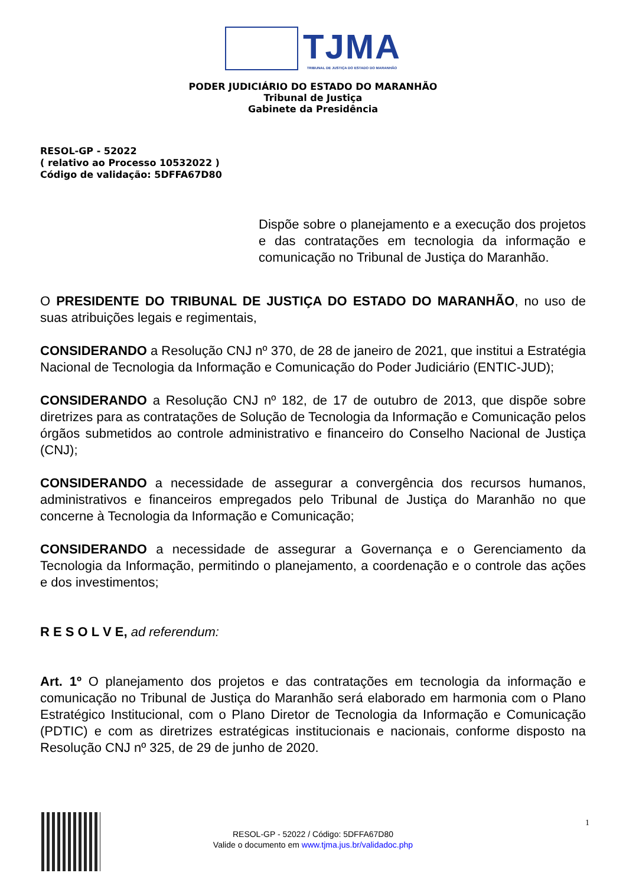TJMA TRIBUNAL DE JUSTIÇA DO ESTADO DO MARANHÃO
PODER JUDICIÁRIO DO ESTADO DO MARANHÃO
Tribunal de Justiça
Gabinete da Presidência
RESOL-GP - 52022
( relativo ao Processo 10532022 )
Código de validação: 5DFFA67D80
Dispõe sobre o planejamento e a execução dos projetos e das contratações em tecnologia da informação e comunicação no Tribunal de Justiça do Maranhão.
O PRESIDENTE DO TRIBUNAL DE JUSTIÇA DO ESTADO DO MARANHÃO, no uso de suas atribuições legais e regimentais,
CONSIDERANDO a Resolução CNJ nº 370, de 28 de janeiro de 2021, que institui a Estratégia Nacional de Tecnologia da Informação e Comunicação do Poder Judiciário (ENTIC-JUD);
CONSIDERANDO a Resolução CNJ nº 182, de 17 de outubro de 2013, que dispõe sobre diretrizes para as contratações de Solução de Tecnologia da Informação e Comunicação pelos órgãos submetidos ao controle administrativo e financeiro do Conselho Nacional de Justiça (CNJ);
CONSIDERANDO a necessidade de assegurar a convergência dos recursos humanos, administrativos e financeiros empregados pelo Tribunal de Justiça do Maranhão no que concerne à Tecnologia da Informação e Comunicação;
CONSIDERANDO a necessidade de assegurar a Governança e o Gerenciamento da Tecnologia da Informação, permitindo o planejamento, a coordenação e o controle das ações e dos investimentos;
R E S O L V E, ad referendum:
Art. 1º O planejamento dos projetos e das contratações em tecnologia da informação e comunicação no Tribunal de Justiça do Maranhão será elaborado em harmonia com o Plano Estratégico Institucional, com o Plano Diretor de Tecnologia da Informação e Comunicação (PDTIC) e com as diretrizes estratégicas institucionais e nacionais, conforme disposto na Resolução CNJ nº 325, de 29 de junho de 2020.
1
RESOL-GP - 52022 / Código: 5DFFA67D80
Valide o documento em www.tjma.jus.br/validadoc.php